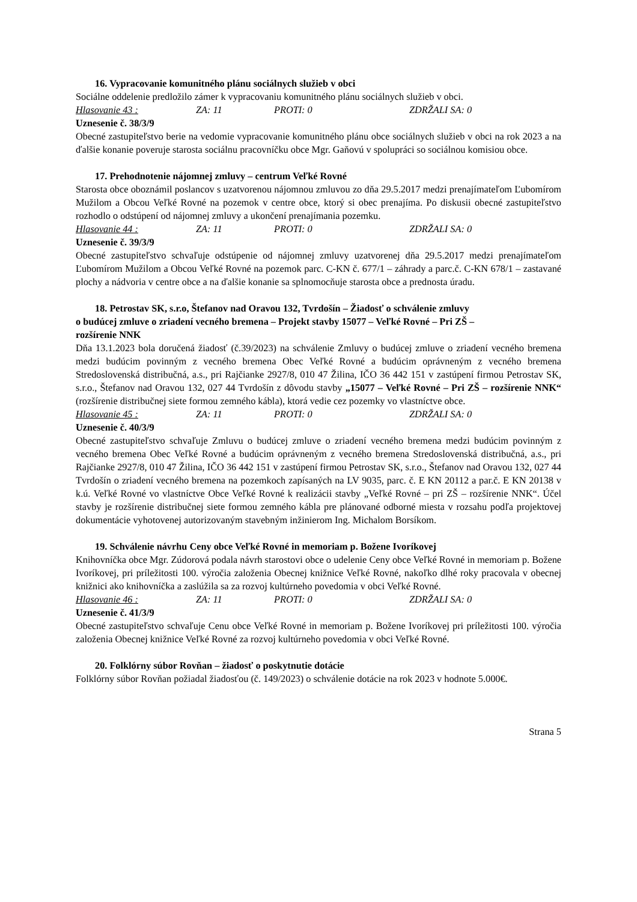16. Vypracovanie komunitného plánu sociálnych služieb v obci
Sociálne oddelenie predložilo zámer k vypracovaniu komunitného plánu sociálnych služieb v obci.
Hlasovanie 43 : ZA: 11 PROTI: 0 ZDRŽALI SA: 0
Uznesenie č. 38/3/9
Obecné zastupiteľstvo berie na vedomie vypracovanie komunitného plánu obce sociálnych služieb v obci na rok 2023 a na ďalšie konanie poveruje starosta sociálnu pracovníčku obce Mgr. Gaňovú v spolupráci so sociálnou komisiou obce.
17. Prehodnotenie nájomnej zmluvy – centrum Veľké Rovné
Starosta obce oboznámil poslancov s uzatvorenou nájomnou zmluvou zo dňa 29.5.2017 medzi prenajímateľom Ľubomírom Mužilom a Obcou Veľké Rovné na pozemok v centre obce, ktorý si obec prenajíma. Po diskusii obecné zastupiteľstvo rozhodlo o odstúpení od nájomnej zmluvy a ukončení prenajímania pozemku.
Hlasovanie 44 : ZA: 11 PROTI: 0 ZDRŽALI SA: 0
Uznesenie č. 39/3/9
Obecné zastupiteľstvo schvaľuje odstúpenie od nájomnej zmluvy uzatvorenej dňa 29.5.2017 medzi prenajímateľom Ľubomírom Mužilom a Obcou Veľké Rovné na pozemok parc. C-KN č. 677/1 – záhrady a parc.č. C-KN 678/1 – zastavané plochy a nádvoria v centre obce a na ďalšie konanie sa splnomocňuje starosta obce a prednosta úradu.
18. Petrostav SK, s.r.o, Štefanov nad Oravou 132, Tvrdošín – Žiadosť o schválenie zmluvy
o budúcej zmluve o zriadení vecného bremena – Projekt stavby 15077 – Veľké Rovné – Pri ZŠ –
rozšírenie NNK
Dňa 13.1.2023 bola doručená žiadosť (č.39/2023) na schválenie Zmluvy o budúcej zmluve o zriadení vecného bremena medzi budúcim povinným z vecného bremena Obec Veľké Rovné a budúcim oprávneným z vecného bremena Stredoslovenská distribučná, a.s., pri Rajčianke 2927/8, 010 47 Žilina, IČO 36 442 151 v zastúpení firmou Petrostav SK, s.r.o., Štefanov nad Oravou 132, 027 44 Tvrdošín z dôvodu stavby „15077 – Veľké Rovné – Pri ZŠ – rozšírenie NNK“ (rozšírenie distribučnej siete formou zemného kábla), ktorá vedie cez pozemky vo vlastníctve obce.
Hlasovanie 45 : ZA: 11 PROTI: 0 ZDRŽALI SA: 0
Uznesenie č. 40/3/9
Obecné zastupiteľstvo schvaľuje Zmluvu o budúcej zmluve o zriadení vecného bremena medzi budúcim povinným z vecného bremena Obec Veľké Rovné a budúcim oprávneným z vecného bremena Stredoslovenská distribučná, a.s., pri Rajčianke 2927/8, 010 47 Žilina, IČO 36 442 151 v zastúpení firmou Petrostav SK, s.r.o., Štefanov nad Oravou 132, 027 44 Tvrdošín o zriadení vecného bremena na pozemkoch zapísaných na LV 9035, parc. č. E KN 20112 a par.č. E KN 20138 v k.ú. Veľké Rovné vo vlastníctve Obce Veľké Rovné k realizácii stavby „Veľké Rovné – pri ZŠ – rozšírenie NNK“. Účel stavby je rozšírenie distribučnej siete formou zemného kábla pre plánované odborné miesta v rozsahu podľa projektovej dokumentácie vyhotovenej autorizovaným stavebným inžinierom Ing. Michalom Borsíkom.
19. Schválenie návrhu Ceny obce Veľké Rovné in memoriam p. Božene Ivoríkovej
Knihovníčka obce Mgr. Zúdorová podala návrh starostovi obce o udelenie Ceny obce Veľké Rovné in memoriam p. Božene Ivoríkovej, pri príležitosti 100. výročia založenia Obecnej knižnice Veľké Rovné, nakoľko dlhé roky pracovala v obecnej knižnici ako knihovníčka a zaslúžila sa za rozvoj kultúrneho povedomia v obci Veľké Rovné.
Hlasovanie 46 : ZA: 11 PROTI: 0 ZDRŽALI SA: 0
Uznesenie č. 41/3/9
Obecné zastupiteľstvo schvaľuje Cenu obce Veľké Rovné in memoriam p. Božene Ivoríkovej pri príležitosti 100. výročia založenia Obecnej knižnice Veľké Rovné za rozvoj kultúrneho povedomia v obci Veľké Rovné.
20. Folklórny súbor Rovňan – žiadosť o poskytnutie dotácie
Folklórny súbor Rovňan požiadal žiadosťou (č. 149/2023) o schválenie dotácie na rok 2023 v hodnote 5.000€.
Strana 5